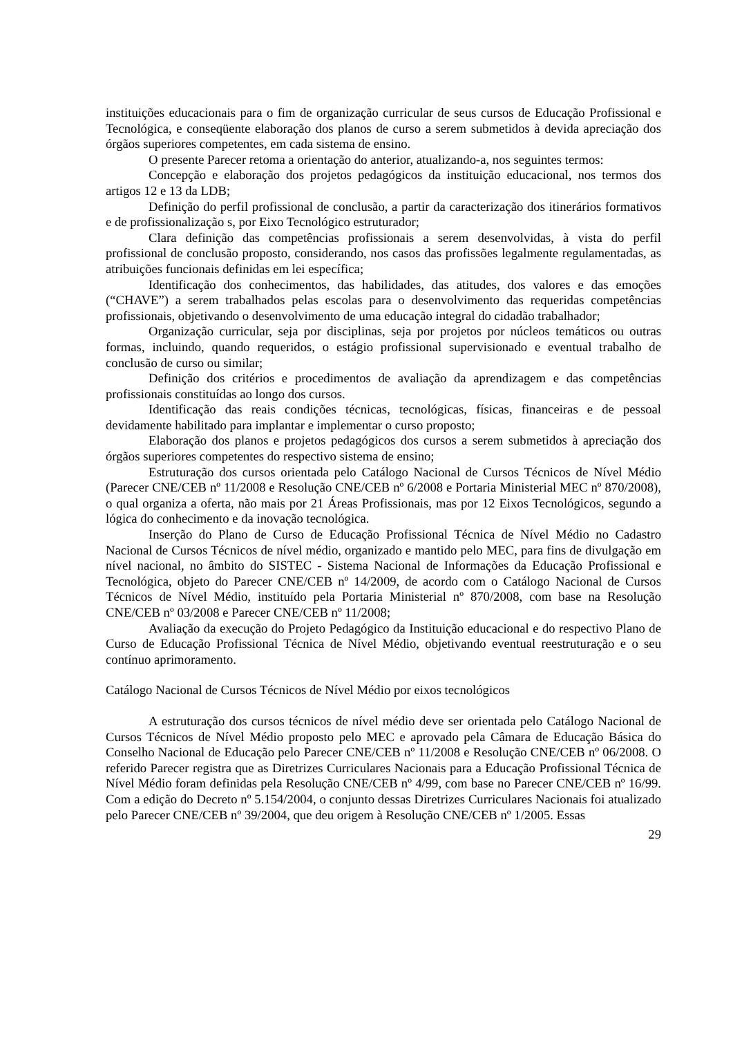instituições educacionais para o fim de organização curricular de seus cursos de Educação Profissional e Tecnológica, e conseqüente elaboração dos planos de curso a serem submetidos à devida apreciação dos órgãos superiores competentes, em cada sistema de ensino.
O presente Parecer retoma a orientação do anterior, atualizando-a, nos seguintes termos:
Concepção e elaboração dos projetos pedagógicos da instituição educacional, nos termos dos artigos 12 e 13 da LDB;
Definição do perfil profissional de conclusão, a partir da caracterização dos itinerários formativos e de profissionalização s, por Eixo Tecnológico estruturador;
Clara definição das competências profissionais a serem desenvolvidas, à vista do perfil profissional de conclusão proposto, considerando, nos casos das profissões legalmente regulamentadas, as atribuições funcionais definidas em lei específica;
Identificação dos conhecimentos, das habilidades, das atitudes, dos valores e das emoções (“CHAVE”) a serem trabalhados pelas escolas para o desenvolvimento das requeridas competências profissionais, objetivando o desenvolvimento de uma educação integral do cidadão trabalhador;
Organização curricular, seja por disciplinas, seja por projetos por núcleos temáticos ou outras formas, incluindo, quando requeridos, o estágio profissional supervisionado e eventual trabalho de conclusão de curso ou similar;
Definição dos critérios e procedimentos de avaliação da aprendizagem e das competências profissionais constituídas ao longo dos cursos.
Identificação das reais condições técnicas, tecnológicas, físicas, financeiras e de pessoal devidamente habilitado para implantar e implementar o curso proposto;
Elaboração dos planos e projetos pedagógicos dos cursos a serem submetidos à apreciação dos órgãos superiores competentes do respectivo sistema de ensino;
Estruturação dos cursos orientada pelo Catálogo Nacional de Cursos Técnicos de Nível Médio (Parecer CNE/CEB nº 11/2008 e Resolução CNE/CEB nº 6/2008 e Portaria Ministerial MEC nº 870/2008), o qual organiza a oferta, não mais por 21 Áreas Profissionais, mas por 12 Eixos Tecnológicos, segundo a lógica do conhecimento e da inovação tecnológica.
Inserção do Plano de Curso de Educação Profissional Técnica de Nível Médio no Cadastro Nacional de Cursos Técnicos de nível médio, organizado e mantido pelo MEC, para fins de divulgação em nível nacional, no âmbito do SISTEC - Sistema Nacional de Informações da Educação Profissional e Tecnológica, objeto do Parecer CNE/CEB nº 14/2009, de acordo com o Catálogo Nacional de Cursos Técnicos de Nível Médio, instituído pela Portaria Ministerial nº 870/2008, com base na Resolução CNE/CEB nº 03/2008 e Parecer CNE/CEB nº 11/2008;
Avaliação da execução do Projeto Pedagógico da Instituição educacional e do respectivo Plano de Curso de Educação Profissional Técnica de Nível Médio, objetivando eventual reestruturação e o seu contínuo aprimoramento.
Catálogo Nacional de Cursos Técnicos de Nível Médio por eixos tecnológicos
A estruturação dos cursos técnicos de nível médio deve ser orientada pelo Catálogo Nacional de Cursos Técnicos de Nível Médio proposto pelo MEC e aprovado pela Câmara de Educação Básica do Conselho Nacional de Educação pelo Parecer CNE/CEB nº 11/2008 e Resolução CNE/CEB nº 06/2008. O referido Parecer registra que as Diretrizes Curriculares Nacionais para a Educação Profissional Técnica de Nível Médio foram definidas pela Resolução CNE/CEB nº 4/99, com base no Parecer CNE/CEB nº 16/99. Com a edição do Decreto nº 5.154/2004, o conjunto dessas Diretrizes Curriculares Nacionais foi atualizado pelo Parecer CNE/CEB nº 39/2004, que deu origem à Resolução CNE/CEB nº 1/2005. Essas
29